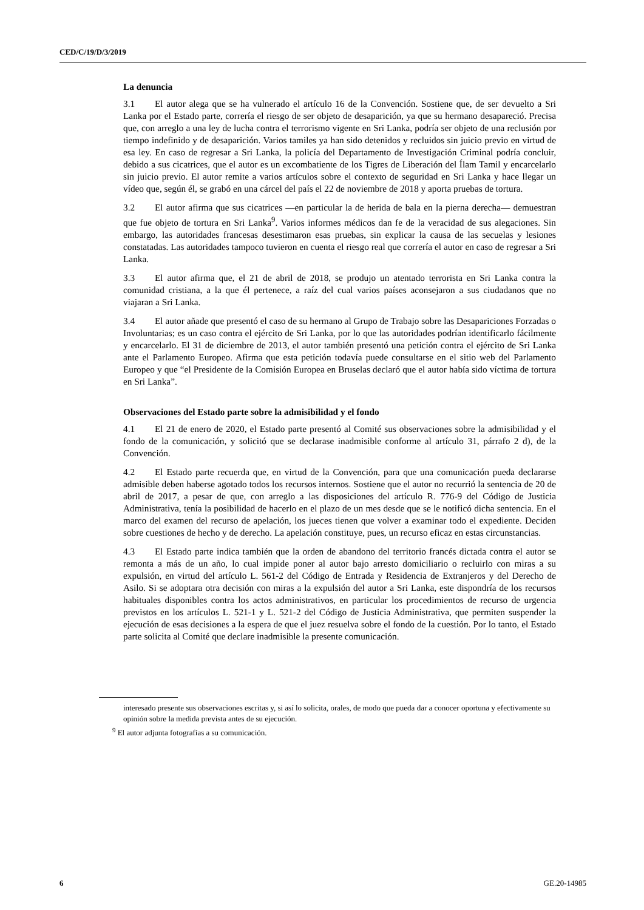CED/C/19/D/3/2019
La denuncia
3.1 El autor alega que se ha vulnerado el artículo 16 de la Convención. Sostiene que, de ser devuelto a Sri Lanka por el Estado parte, correría el riesgo de ser objeto de desaparición, ya que su hermano desapareció. Precisa que, con arreglo a una ley de lucha contra el terrorismo vigente en Sri Lanka, podría ser objeto de una reclusión por tiempo indefinido y de desaparición. Varios tamiles ya han sido detenidos y recluidos sin juicio previo en virtud de esa ley. En caso de regresar a Sri Lanka, la policía del Departamento de Investigación Criminal podría concluir, debido a sus cicatrices, que el autor es un excombatiente de los Tigres de Liberación del Ílam Tamil y encarcelarlo sin juicio previo. El autor remite a varios artículos sobre el contexto de seguridad en Sri Lanka y hace llegar un vídeo que, según él, se grabó en una cárcel del país el 22 de noviembre de 2018 y aporta pruebas de tortura.
3.2 El autor afirma que sus cicatrices —en particular la de herida de bala en la pierna derecha— demuestran que fue objeto de tortura en Sri Lanka<sup>9</sup>. Varios informes médicos dan fe de la veracidad de sus alegaciones. Sin embargo, las autoridades francesas desestimaron esas pruebas, sin explicar la causa de las secuelas y lesiones constatadas. Las autoridades tampoco tuvieron en cuenta el riesgo real que correría el autor en caso de regresar a Sri Lanka.
3.3 El autor afirma que, el 21 de abril de 2018, se produjo un atentado terrorista en Sri Lanka contra la comunidad cristiana, a la que él pertenece, a raíz del cual varios países aconsejaron a sus ciudadanos que no viajaran a Sri Lanka.
3.4 El autor añade que presentó el caso de su hermano al Grupo de Trabajo sobre las Desapariciones Forzadas o Involuntarias; es un caso contra el ejército de Sri Lanka, por lo que las autoridades podrían identificarlo fácilmente y encarcelarlo. El 31 de diciembre de 2013, el autor también presentó una petición contra el ejército de Sri Lanka ante el Parlamento Europeo. Afirma que esta petición todavía puede consultarse en el sitio web del Parlamento Europeo y que “el Presidente de la Comisión Europea en Bruselas declaró que el autor había sido víctima de tortura en Sri Lanka”.
Observaciones del Estado parte sobre la admisibilidad y el fondo
4.1 El 21 de enero de 2020, el Estado parte presentó al Comité sus observaciones sobre la admisibilidad y el fondo de la comunicación, y solicitó que se declarase inadmisible conforme al artículo 31, párrafo 2 d), de la Convención.
4.2 El Estado parte recuerda que, en virtud de la Convención, para que una comunicación pueda declararse admisible deben haberse agotado todos los recursos internos. Sostiene que el autor no recurrió la sentencia de 20 de abril de 2017, a pesar de que, con arreglo a las disposiciones del artículo R. 776-9 del Código de Justicia Administrativa, tenía la posibilidad de hacerlo en el plazo de un mes desde que se le notificó dicha sentencia. En el marco del examen del recurso de apelación, los jueces tienen que volver a examinar todo el expediente. Deciden sobre cuestiones de hecho y de derecho. La apelación constituye, pues, un recurso eficaz en estas circunstancias.
4.3 El Estado parte indica también que la orden de abandono del territorio francés dictada contra el autor se remonta a más de un año, lo cual impide poner al autor bajo arresto domiciliario o recluirlo con miras a su expulsión, en virtud del artículo L. 561-2 del Código de Entrada y Residencia de Extranjeros y del Derecho de Asilo. Si se adoptara otra decisión con miras a la expulsión del autor a Sri Lanka, este dispondría de los recursos habituales disponibles contra los actos administrativos, en particular los procedimientos de recurso de urgencia previstos en los artículos L. 521-1 y L. 521-2 del Código de Justicia Administrativa, que permiten suspender la ejecución de esas decisiones a la espera de que el juez resuelva sobre el fondo de la cuestión. Por lo tanto, el Estado parte solicita al Comité que declare inadmisible la presente comunicación.
interesado presente sus observaciones escritas y, si así lo solicita, orales, de modo que pueda dar a conocer oportuna y efectivamente su opinión sobre la medida prevista antes de su ejecución.
<sup>9</sup> El autor adjunta fotografías a su comunicación.
6 GE.20-14985